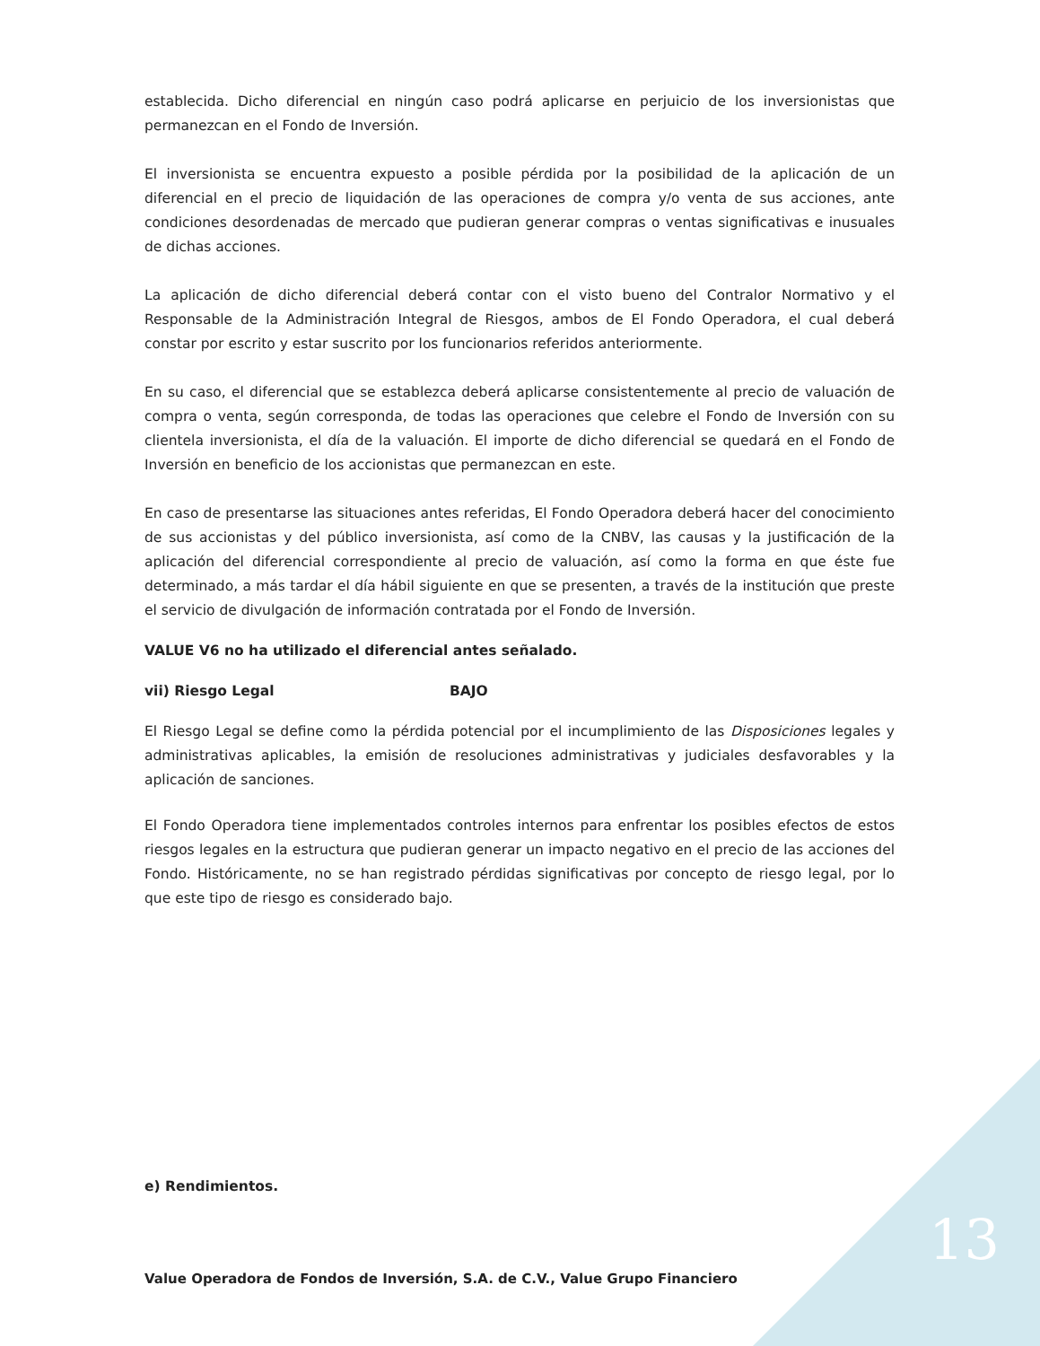establecida. Dicho diferencial en ningún caso podrá aplicarse en perjuicio de los inversionistas que permanezcan en el Fondo de Inversión.
El inversionista se encuentra expuesto a posible pérdida por la posibilidad de la aplicación de un diferencial en el precio de liquidación de las operaciones de compra y/o venta de sus acciones, ante condiciones desordenadas de mercado que pudieran generar compras o ventas significativas e inusuales de dichas acciones.
La aplicación de dicho diferencial deberá contar con el visto bueno del Contralor Normativo y el Responsable de la Administración Integral de Riesgos, ambos de El Fondo Operadora, el cual deberá constar por escrito y estar suscrito por los funcionarios referidos anteriormente.
En su caso, el diferencial que se establezca deberá aplicarse consistentemente al precio de valuación de compra o venta, según corresponda, de todas las operaciones que celebre el Fondo de Inversión con su clientela inversionista, el día de la valuación. El importe de dicho diferencial se quedará en el Fondo de Inversión en beneficio de los accionistas que permanezcan en este.
En caso de presentarse las situaciones antes referidas, El Fondo Operadora deberá hacer del conocimiento de sus accionistas y del público inversionista, así como de la CNBV, las causas y la justificación de la aplicación del diferencial correspondiente al precio de valuación, así como la forma en que éste fue determinado, a más tardar el día hábil siguiente en que se presenten, a través de la institución que preste el servicio de divulgación de información contratada por el Fondo de Inversión.
VALUE V6 no ha utilizado el diferencial antes señalado.
vii) Riesgo Legal BAJO
El Riesgo Legal se define como la pérdida potencial por el incumplimiento de las Disposiciones legales y administrativas aplicables, la emisión de resoluciones administrativas y judiciales desfavorables y la aplicación de sanciones.
El Fondo Operadora tiene implementados controles internos para enfrentar los posibles efectos de estos riesgos legales en la estructura que pudieran generar un impacto negativo en el precio de las acciones del Fondo. Históricamente, no se han registrado pérdidas significativas por concepto de riesgo legal, por lo que este tipo de riesgo es considerado bajo.
e) Rendimientos.
13
Value Operadora de Fondos de Inversión, S.A. de C.V., Value Grupo Financiero